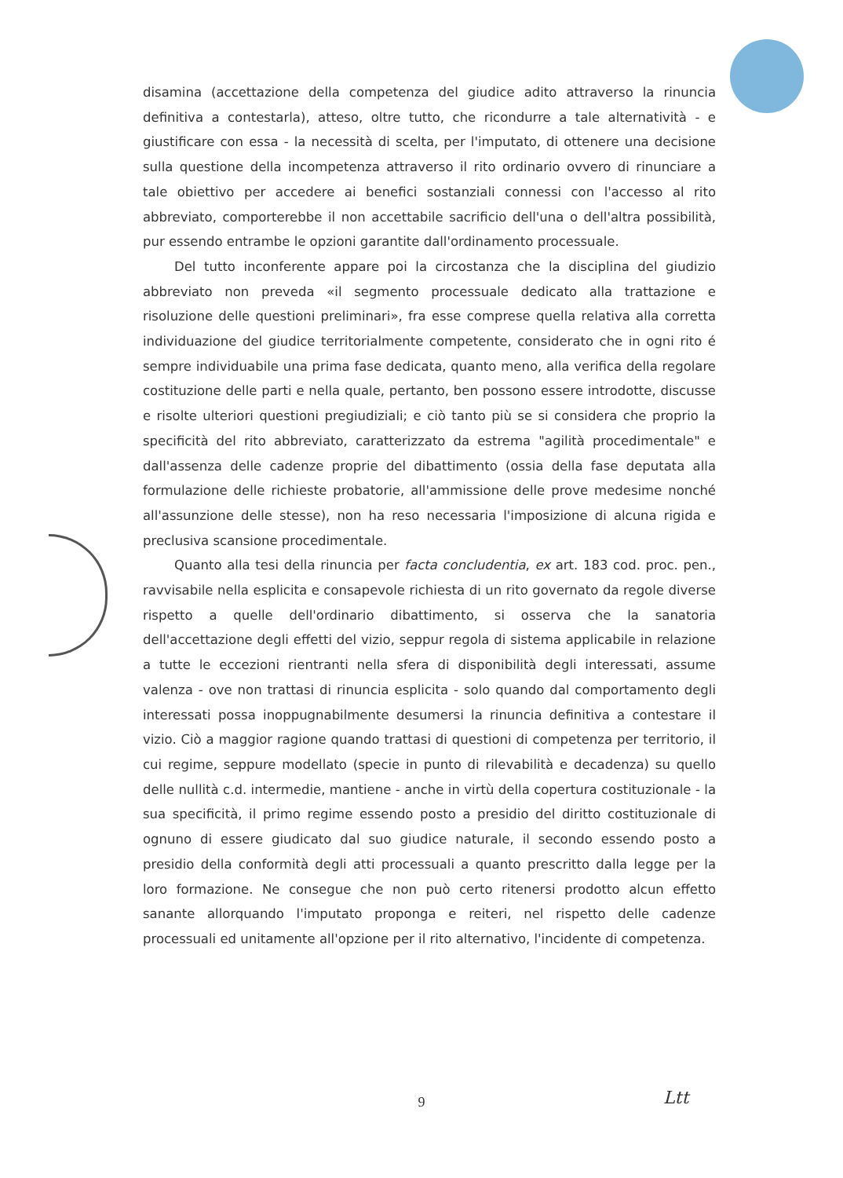disamina (accettazione della competenza del giudice adito attraverso la rinuncia definitiva a contestarla), atteso, oltre tutto, che ricondurre a tale alternatività - e giustificare con essa - la necessità di scelta, per l'imputato, di ottenere una decisione sulla questione della incompetenza attraverso il rito ordinario ovvero di rinunciare a tale obiettivo per accedere ai benefici sostanziali connessi con l'accesso al rito abbreviato, comporterebbe il non accettabile sacrificio dell'una o dell'altra possibilità, pur essendo entrambe le opzioni garantite dall'ordinamento processuale.
Del tutto inconferente appare poi la circostanza che la disciplina del giudizio abbreviato non preveda «il segmento processuale dedicato alla trattazione e risoluzione delle questioni preliminari», fra esse comprese quella relativa alla corretta individuazione del giudice territorialmente competente, considerato che in ogni rito é sempre individuabile una prima fase dedicata, quanto meno, alla verifica della regolare costituzione delle parti e nella quale, pertanto, ben possono essere introdotte, discusse e risolte ulteriori questioni pregiudiziali; e ciò tanto più se si considera che proprio la specificità del rito abbreviato, caratterizzato da estrema "agilità procedimentale" e dall'assenza delle cadenze proprie del dibattimento (ossia della fase deputata alla formulazione delle richieste probatorie, all'ammissione delle prove medesime nonché all'assunzione delle stesse), non ha reso necessaria l'imposizione di alcuna rigida e preclusiva scansione procedimentale.
Quanto alla tesi della rinuncia per facta concludentia, ex art. 183 cod. proc. pen., ravvisabile nella esplicita e consapevole richiesta di un rito governato da regole diverse rispetto a quelle dell'ordinario dibattimento, si osserva che la sanatoria dell'accettazione degli effetti del vizio, seppur regola di sistema applicabile in relazione a tutte le eccezioni rientranti nella sfera di disponibilità degli interessati, assume valenza - ove non trattasi di rinuncia esplicita - solo quando dal comportamento degli interessati possa inoppugnabilmente desumersi la rinuncia definitiva a contestare il vizio. Ciò a maggior ragione quando trattasi di questioni di competenza per territorio, il cui regime, seppure modellato (specie in punto di rilevabilità e decadenza) su quello delle nullità c.d. intermedie, mantiene - anche in virtù della copertura costituzionale - la sua specificità, il primo regime essendo posto a presidio del diritto costituzionale di ognuno di essere giudicato dal suo giudice naturale, il secondo essendo posto a presidio della conformità degli atti processuali a quanto prescritto dalla legge per la loro formazione. Ne consegue che non può certo ritenersi prodotto alcun effetto sanante allorquando l'imputato proponga e reiteri, nel rispetto delle cadenze processuali ed unitamente all'opzione per il rito alternativo, l'incidente di competenza.
9 Ltt